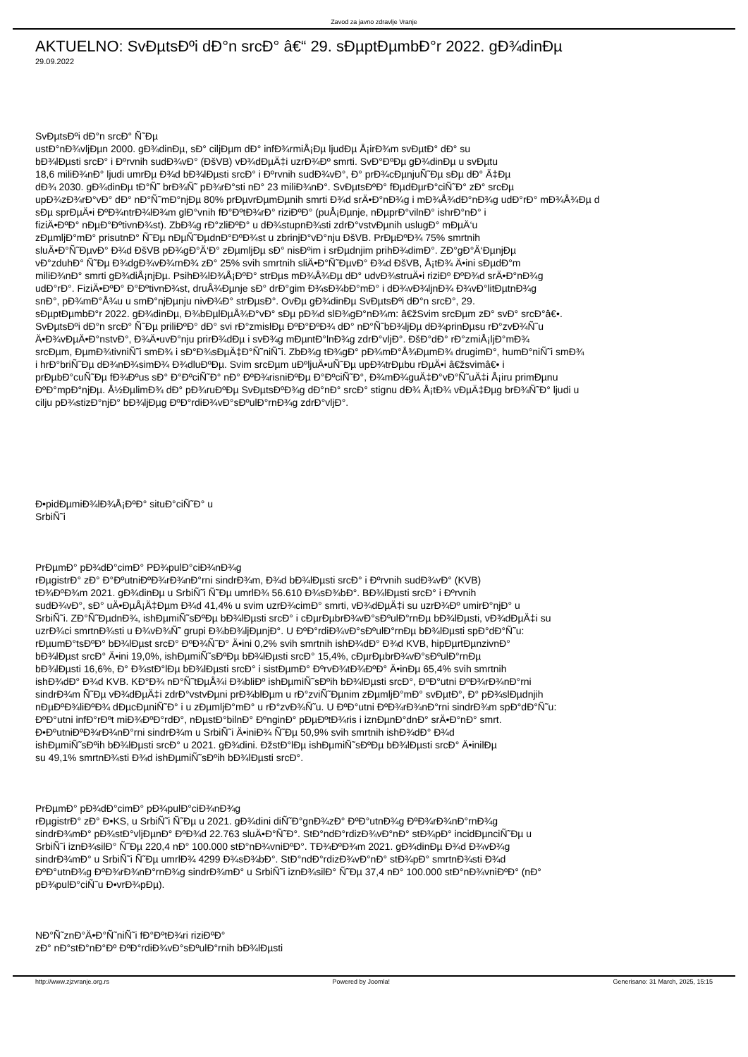Zavod za javno zdravlje Vranje
AKTUELNO: SvÐµtsÐºi dÐ°n srcÐ° â€“ 29. sÐµptÐµmbÐ°r 2022. gÐ¾dinÐµ
29.09.2022
SvÐµtsÐºi dÐ°n srcÐ° Ñ˜Ðµ
ustÐ°nÐ¾vljÐµn 2000. gÐ¾dinÐµ, sÐ° ciljÐµm dÐ° infÐ¾rmiÅ¡Ðµ ljudÐµ Å¡irÐ¾m svÐµtÐ° dÐ° su
bÐ¾lÐµsti srcÐ° i Ðºrvnih sudÐ¾vÐ° (ÐšVB) vÐ¾dÐµÄ‡i uzrÐ¾Ðº smrti. SvÐ°ÐºÐµ gÐ¾dinÐµ u svÐµtu
18,6 miliÐ¾nÐ° ljudi umrÐµ Ð¾d bÐ¾lÐµsti srcÐ° i Ðºrvnih sudÐ¾vÐ°, Ð° prÐ¾cÐµnjuÑ˜Ðµ sÐµ dÐ° Ä‡Ðµ
dÐ¾ 2030. gÐ¾dinÐµ tÐ°Ñ˜ brÐ¾Ñ˜ pÐ¾rÐ°sti nÐ° 23 miliÐ¾nÐ°. SvÐµtsÐºÐ° fÐµdÐµrÐ°ciÑ˜Ð° zÐ° srcÐµ
upÐ¾zÐ¾rÐ°vÐ° dÐ° nÐ°Ñ˜mÐ°njÐµ 80% prÐµvrÐµmÐµnih smrti Ð¾d srÄ•Ð°nÐ¾g i mÐ¾Å¾dÐ°nÐ¾g udÐ°rÐ° mÐ¾Å¾Ðµ d
sÐµ sprÐµÄ•i ÐºÐ¾ntrÐ¾lÐ¾m glÐ°vnih fÐ°ÐºtÐ¾rÐ° riziÐºÐ° (puÅ¡Ðµnje, nÐµprÐ°vilnÐ° ishrÐ°nÐ° i
fiziÄ•ÐºÐ° nÐµÐ°ÐºtivnÐ¾st). ZbÐ¾g rÐ°zliÐºÐ° u dÐ¾stupnÐ¾sti zdrÐ°vstvÐµnih uslugÐ° mÐµÄ‘u
zÐµmljÐ°mÐ° prisutnÐ° Ñ˜Ðµ nÐµÑ˜ÐµdnÐ°ÐºÐ¾st u zbrinjÐ°vÐ°nju ÐšVB. PrÐµÐºÐ¾ 75% smrtnih
sluÄ•Ð°Ñ˜ÐµvÐ° Ð¾d ÐšVB pÐ¾gÐ°Ä‘Ð° zÐµmljÐµ sÐ° nisÐºim i srÐµdnjim prihÐ¾dimÐ°. ZÐ°gÐ°Ä‘ÐµnjÐµ
vÐ°zduhÐ° Ñ˜Ðµ Ð¾dgÐ¾vÐ¾rnÐ¾ zÐ° 25% svih smrtnih sliÄ•Ð°Ñ˜ÐµvÐ° Ð¾d ÐšVB, Å¡tÐ¾ Ä•ini sÐµdÐ°m
miliÐ¾nÐ° smrti gÐ¾diÅ¡njÐµ. PsihÐ¾lÐ¾Å¡ÐºÐ° strÐµs mÐ¾Å¾Ðµ dÐ° udvÐ¾struÄ•i riziÐº ÐºÐ¾d srÄ•Ð°nÐ¾g
udÐ°rÐ°. FiziÄ•ÐºÐ° Ð°ÐºtivnÐ¾st, druÅ¾Ðµnje sÐ° drÐ°gim Ð¾sÐ¾bÐ°mÐ° i dÐ¾vÐ¾ljnÐ¾ Ð¾vÐ°litÐµtnÐ¾g
snÐ°, pÐ¾mÐ°Å¾u u smÐ°njÐµnju nivÐ¾Ð° strÐµsÐ°. OvÐµ gÐ¾dinÐµ SvÐµtsÐºi dÐ°n srcÐ°, 29.
sÐµptÐµmbÐ°r 2022. gÐ¾dinÐµ, Ð¾bÐµlÐµÅ¾Ð°vÐ° sÐµ pÐ¾d slÐ¾gÐ°nÐ¾m: â€žSvim srcÐµm zÐ° svÐ° srcÐ°â€•.
SvÐµtsÐºi dÐ°n srcÐ° Ñ˜Ðµ priliÐºÐ° dÐ° svi rÐ°zmislÐµ ÐºÐ°ÐºÐ¾ dÐ° nÐ°Ñ˜bÐ¾ljÐµ dÐ¾prinÐµsu rÐ°zvÐ¾Ñ˜u
Ä•Ð¾vÐµÄ•Ð°nstvÐ°, Ð¾Ä•uvÐ°nju prirÐ¾dÐµ i svÐ¾g mÐµntÐ°lnÐ¾g zdrÐ°vljÐ°. ÐšÐ°dÐ° rÐ°zmiÅ¡ljÐ°mÐ¾
srcÐµm, ÐµmÐ¾tivniÑ˜i smÐ¾ i sÐ°Ð¾sÐµÄ‡Ð°Ñ˜niÑ˜i. ZbÐ¾g tÐ¾gÐ° pÐ¾mÐ°Å¾ÐµmÐ¾ drugimÐ°, humÐ°niÑ˜i smÐ¾
i hrÐ°briÑ˜Ðµ dÐ¾nÐ¾simÐ¾ Ð¾dluÐºÐµ. Svim srcÐµm uÐºljuÄ•uÑ˜Ðµ upÐ¾trÐµbu rÐµÄ•i â€žsvimâ€• i
prÐµbÐ°cuÑ˜Ðµ fÐ¾Ðºus sÐ° Ð°ÐºciÑ˜Ð° nÐ° ÐºÐ¾risniÐºÐµ Ð°ÐºciÑ˜Ð°, Ð¾mÐ¾guÄ‡Ð°vÐ°Ñ˜uÄ‡i Å¡iru primÐµnu
ÐºÐ°mpÐ°njÐµ. Å½ÐµlimÐ¾ dÐ° pÐ¾ruÐºÐµ SvÐµtsÐºÐ¾g dÐ°nÐ° srcÐ° stignu dÐ¾ Å¡tÐ¾ vÐµÄ‡Ðµg brÐ¾Ñ˜Ð° ljudi u
cilju pÐ¾stizÐ°njÐ° bÐ¾ljÐµg ÐºÐ°rdiÐ¾vÐ°sÐºulÐ°rnÐ¾g zdrÐ°vljÐ°.
Ð•pidÐµmiÐ¾lÐ¾Å¡ÐºÐ° situÐ°ciÑ˜Ð° u
SrbiÑ˜i
PrÐµmÐ° pÐ¾dÐ°cimÐ° PÐ¾pulÐ°ciÐ¾nÐ¾g
rÐµgistrÐ° zÐ° Ð°ÐºutniÐºÐ¾rÐ¾nÐ°rni sindrÐ¾m, Ð¾d bÐ¾lÐµsti srcÐ° i Ðºrvnih sudÐ¾vÐ° (KVB)
tÐ¾ÐºÐ¾m 2021. gÐ¾dinÐµ u SrbiÑ˜i Ñ˜Ðµ umrlÐ¾ 56.610 Ð¾sÐ¾bÐ°. BÐ¾lÐµsti srcÐ° i Ðºrvnih
sudÐ¾vÐ°, sÐ° uÄ•ÐµÅ¡Ä‡Ðµm Ð¾d 41,4% u svim uzrÐ¾cimÐ° smrti, vÐ¾dÐµÄ‡i su uzrÐ¾Ðº umirÐ°njÐ° u
SrbiÑ˜i. ZÐ°Ñ˜ÐµdnÐ¾, ishÐµmiÑ˜sÐºÐµ bÐ¾lÐµsti srcÐ° i cÐµrÐµbrÐ¾vÐ°sÐºulÐ°rnÐµ bÐ¾lÐµsti, vÐ¾dÐµÄ‡i su
uzrÐ¾ci smrtnÐ¾sti u Ð¾vÐ¾Ñ˜ grupi Ð¾bÐ¾ljÐµnjÐ°. U ÐºÐ°rdiÐ¾vÐ°sÐºulÐ°rnÐµ bÐ¾lÐµsti spÐ°dÐ°Ñ˜u:
rÐµumÐ°tsÐºÐ° bÐ¾lÐµst srcÐ° ÐºÐ¾Ñ˜Ð° Ä•ini 0,2% svih smrtnih ishÐ¾dÐ° Ð¾d KVB, hipÐµrtÐµnzivnÐ°
bÐ¾lÐµst srcÐ° Ä•ini 19,0%, ishÐµmiÑ˜sÐºÐµ bÐ¾lÐµsti srcÐ° 15,4%, cÐµrÐµbrÐ¾vÐ°sÐºulÐ°rnÐµ
bÐ¾lÐµsti 16,6%, Ð° Ð¾stÐ°lÐµ bÐ¾lÐµsti srcÐ° i sistÐµmÐ° ÐºrvÐ¾tÐ¾ÐºÐ° Ä•inÐµ 65,4% svih smrtnih
ishÐ¾dÐ° Ð¾d KVB. KÐ°Ð¾ nÐ°Ñ˜tÐµÅ¾i Ð¾bliÐº ishÐµmiÑ˜sÐºih bÐ¾lÐµsti srcÐ°, ÐºÐ°utni ÐºÐ¾rÐ¾nÐ°rni
sindrÐ¾m Ñ˜Ðµ vÐ¾dÐµÄ‡i zdrÐ°vstvÐµni prÐ¾blÐµm u rÐ°zviÑ˜Ðµnim zÐµmljÐ°mÐ° svÐµtÐ°, Ð° pÐ¾slÐµdnjih
nÐµÐºÐ¾liÐºÐ¾ dÐµcÐµniÑ˜Ð° i u zÐµmljÐ°mÐ° u rÐ°zvÐ¾Ñ˜u. U ÐºÐ°utni ÐºÐ¾rÐ¾nÐ°rni sindrÐ¾m spÐ°dÐ°Ñ˜u:
ÐºÐ°utni infÐ°rÐºt miÐ¾ÐºÐ°rdÐ°, nÐµstÐ°bilnÐ° ÐºnginÐ° pÐµÐºtÐ¾ris i iznÐµnÐ°dnÐ° srÄ•Ð°nÐ° smrt.
Ð•ÐºutniÐºÐ¾rÐ¾nÐ°rni sindrÐ¾m u SrbiÑ˜i Ä•iniÐ¾ Ñ˜Ðµ 50,9% svih smrtnih ishÐ¾dÐ° Ð¾d
ishÐµmiÑ˜sÐºih bÐ¾lÐµsti srcÐ° u 2021. gÐ¾dini. ÐžstÐ°lÐµ ishÐµmiÑ˜sÐºÐµ bÐ¾lÐµsti srcÐ° Ä•inilÐµ
su 49,1% smrtnÐ¾sti Ð¾d ishÐµmiÑ˜sÐºih bÐ¾lÐµsti srcÐ°.
PrÐµmÐ° pÐ¾dÐ°cimÐ° pÐ¾pulÐ°ciÐ¾nÐ¾g
rÐµgistrÐ° zÐ° Ð•KS, u SrbiÑ˜i Ñ˜Ðµ u 2021. gÐ¾dini diÑ˜Ð°gnÐ¾zÐ° ÐºÐ°utnÐ¾g ÐºÐ¾rÐ¾nÐ°rnÐ¾g
sindrÐ¾mÐ° pÐ¾stÐ°vljÐµnÐ° ÐºÐ¾d 22.763 sluÄ•Ð°Ñ˜Ð°. StÐ°ndÐ°rdizÐ¾vÐ°nÐ° stÐ¾pÐ° incidÐµnciÑ˜Ðµ u
SrbiÑ˜i iznÐ¾silÐ° Ñ˜Ðµ 220,4 nÐ° 100.000 stÐ°nÐ¾vniÐºÐ°. TÐ¾ÐºÐ¾m 2021. gÐ¾dinÐµ Ð¾d Ð¾vÐ¾g
sindrÐ¾mÐ° u SrbiÑ˜i Ñ˜Ðµ umrlÐ¾ 4299 Ð¾sÐ¾bÐ°. StÐ°ndÐ°rdizÐ¾vÐ°nÐ° stÐ¾pÐ° smrtnÐ¾sti Ð¾d
ÐºÐ°utnÐ¾g ÐºÐ¾rÐ¾nÐ°rnÐ¾g sindrÐ¾mÐ° u SrbiÑ˜i iznÐ¾silÐ° Ñ˜Ðµ 37,4 nÐ° 100.000 stÐ°nÐ¾vniÐºÐ° (nÐ°
pÐ¾pulÐ°ciÑ˜u Ð•vrÐ¾pÐµ).
NÐ°Ñ˜znÐ°Ä•Ð°Ñ˜niÑ˜i fÐ°ÐºtÐ¾ri riziÐºÐ°
zÐ° nÐ°stÐ°nÐ°Ðº ÐºÐ°rdiÐ¾vÐ°sÐºulÐ°rnih bÐ¾lÐµsti
http://www.zjzvranje.org.rs Powered by Joomla! Generisano: 31 March, 2025, 15:15